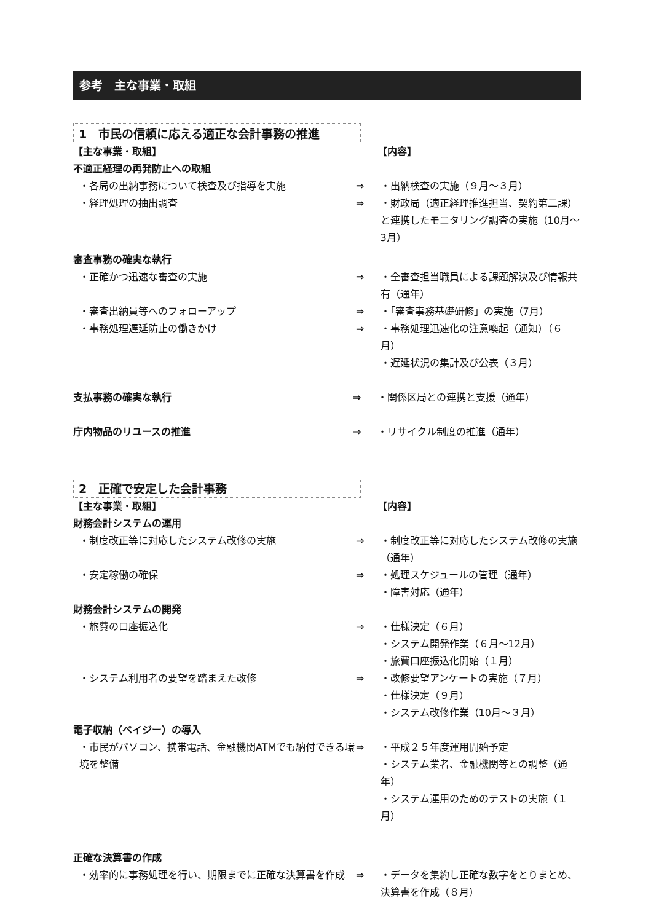参考　主な事業・取組
1　市民の信頼に応える適正な会計事務の推進
【主な事業・取組】 【内容】
不適正経理の再発防止への取組
・各局の出納事務について検査及び指導を実施 ⇒ ・出納検査の実施（９月～３月）
・経理処理の抽出調査 ⇒ ・財政局（適正経理推進担当、契約第二課）と連携したモニタリング調査の実施（10月～3月）
審査事務の確実な執行
・正確かつ迅速な審査の実施 ⇒ ・全審査担当職員による課題解決及び情報共有（通年）
・審査出納員等へのフォローアップ ⇒ ・「審査事務基礎研修」の実施（7月）
・事務処理遅延防止の働きかけ ⇒ ・事務処理迅速化の注意喚起（通知）（６月）
・遅延状況の集計及び公表（３月）
支払事務の確実な執行 ⇒ ・関係区局との連携と支援（通年）
庁内物品のリユースの推進 ⇒ ・リサイクル制度の推進（通年）
2　正確で安定した会計事務
【主な事業・取組】 【内容】
財務会計システムの運用
・制度改正等に対応したシステム改修の実施 ⇒ ・制度改正等に対応したシステム改修の実施（通年）
・安定稼働の確保 ⇒ ・処理スケジュールの管理（通年）
・障害対応（通年）
財務会計システムの開発
・旅費の口座振込化 ⇒ ・仕様決定（６月）
・システム開発作業（６月～12月）
・旅費口座振込化開始（１月）
・システム利用者の要望を踏まえた改修 ⇒ ・改修要望アンケートの実施（７月）
・仕様決定（９月）
・システム改修作業（10月～３月）
電子収納（ペイジー）の導入
・市民がパソコン、携帯電話、金融機関ATMでも納付できる環境を整備
⇒ ・平成２５年度運用開始予定
・システム業者、金融機関等との調整（通年）
・システム運用のためのテストの実施（１月）
正確な決算書の作成
・効率的に事務処理を行い、期限までに正確な決算書を作成 ⇒ ・データを集約し正確な数字をとりまとめ、決算書を作成（８月）